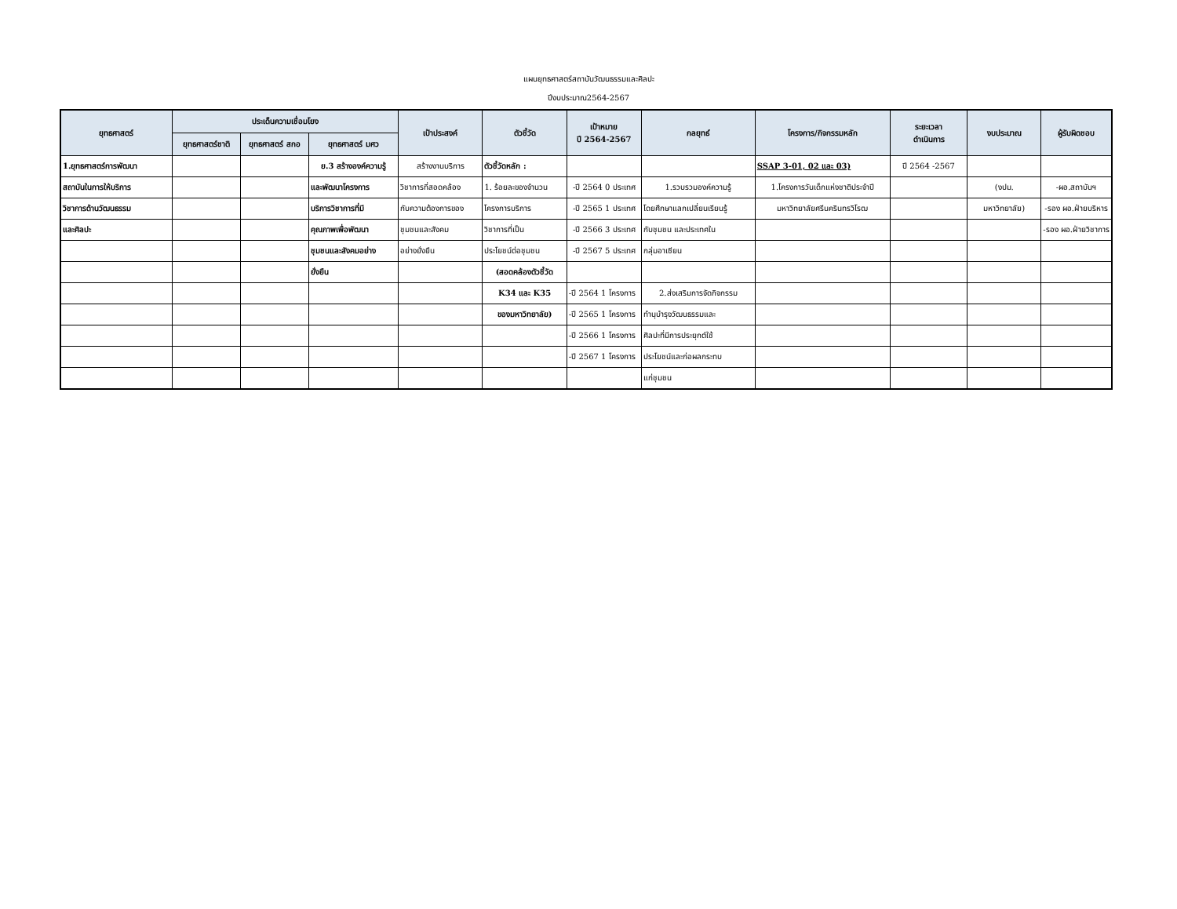แผนยุทธศาสตร์สถาบันวัฒนธรรมและศิลปะ
ปีงบประมาณ2564-2567
| ยุทธศาสตร์ | ประเด็นความเชื่อมโยง | | | เป้าประสงค์ | ตัวชี้วัด | เป้าหมาย ปี 2564-2567 | กลยุทธ์ | โครงการ/กิจกรรมหลัก | ระยะเวลา ดำเนินการ | งบประมาณ | ผู้รับผิดชอบ |
| --- | --- | --- | --- | --- | --- | --- | --- | --- | --- | --- | --- |
| | ยุทธศาสตร์ชาติ | ยุทธศาสตร์ สกอ | ยุทธศาสตร์ มศว | | | | | | | | |
| 1.ยุทธศาสตร์การพัฒนา | | | ย.3 สร้างองค์ความรู้ | สร้างงานบริการ | ตัวชี้วัดหลัก : | | | SSAP 3-01, 02 และ 03) | ปี 2564 -2567 | | |
| สถาบันในการให้บริการ | | | และพัฒนาโครงการ | วิชาการที่สอดคล้อง | 1. ร้อยละของจำนวน | -ปี 2564 0 ประเทศ | 1.รวบรวมองค์ความรู้ | 1.โครงการวันเด็กแห่งชาติประจำปี | | (งปม. | -ผอ.สถาบันฯ |
| วิชาการด้านวัฒนธรรม | | | บริการวิชาการที่มี | กับความต้องการของ | โครงการบริการ | -ปี 2565 1 ประเทศ | โดยศึกษาแลกเปลี่ยนเรียนรู้ | มหาวิทยาลัยศรีนครินทรวิโรฒ | | มหาวิทยาลัย) | -รอง ผอ.ฝ่ายบริหาร |
| และศิลปะ | | | คุณภาพเพื่อพัฒนา | ชุมชนและสังคม | วิชาการที่เป็น | -ปี 2566 3 ประเทศ | กับชุมชน และประเทศใน | | | | -รอง ผอ.ฝ่ายวิชาการ |
| | | | ชุมชนและสังคมอย่าง | อย่างยั่งยืน | ประโยชน์ต่อชุมชน | -ปี 2567 5 ประเทศ | กลุ่มอาเซียน | | | | |
| | | | ยั่งยืน | | (สอดคล้องตัวชี้วัด | | | | | | |
| | | | | | K34 และ K35 | -ปี 2564 1 โครงการ | 2.ส่งเสริมการจัดกิจกรรม | | | | |
| | | | | | ของมหาวิทยาลัย) | -ปี 2565 1 โครงการ | ทำนุบำรุงวัฒนธรรมและ | | | | |
| | | | | | | -ปี 2566 1 โครงการ | ศิลปะที่มีการประยุกต์ใช้ | | | | |
| | | | | | | -ปี 2567 1 โครงการ | ประโยชน์และก่อผลกระทบ | | | | |
| | | | | | | | แก่ชุมชน | | | | |